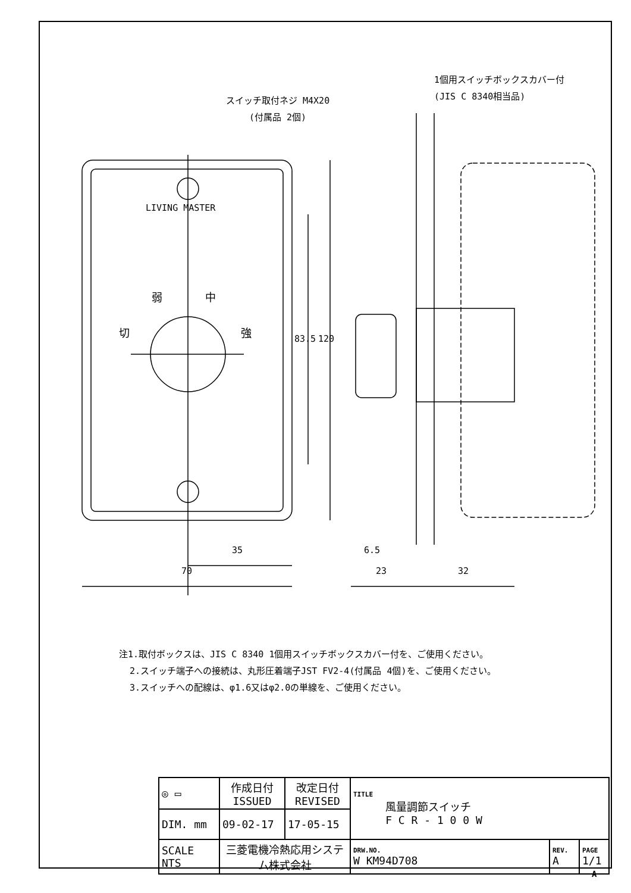スイッチ取付ネジ M4X20
(付属品 2個)
1個用スイッチボックスカバー付
(JIS C 8340相当品)
LIVING MASTER
弱 中
切 強
83.5 120
35
70
6.5
23 32
注1.取付ボックスは、JIS C 8340 1個用スイッチボックスカバー付を、ご使用ください。
2.スイッチ端子への接続は、丸形圧着端子JST FV2-4(付属品 4個)を、ご使用ください。
3.スイッチへの配線は、φ1.6又はφ2.0の単線を、ご使用ください。
| ◎ ▭ | 作成日付 ISSUED | 改定日付 REVISED | TITLE 風量調節スイッチ F C R - 1 0 0 W | | |
| DIM. mm | 09-02-17 | 17-05-15 | | | |
| SCALE NTS | 三菱電機冷熱応用システム株式会社 | | DRW.NO. W KM94D708 | REV. A | PAGE 1/1 |
A